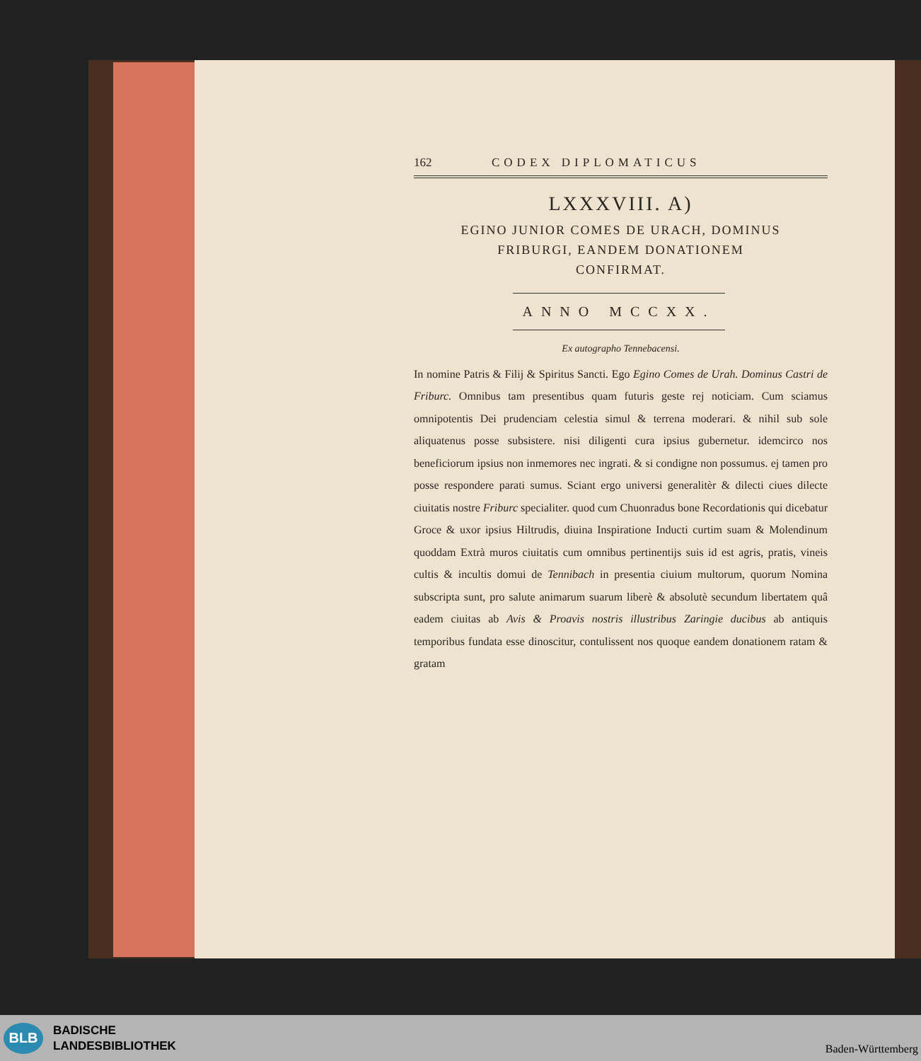162 CODEX DIPLOMATICUS
LXXXVIII. A)
EGINO JUNIOR COMES DE URACH, DOMINUS
FRIBURGI, EANDEM DONATIONEM
CONFIRMAT.
ANNO MCCXX.
Ex autographo Tennebacensi.
In nomine Patris & Filij & Spiritus Sancti. Ego Egino Comes de Urah. Dominus Castri de Friburc. Omnibus tam presentibus quam futuris geste rej noticiam. Cum sciamus omnipotentis Dei prudenciam celestia simul & terrena moderari. & nihil sub sole aliquatenus posse subsistere. nisi diligenti cura ipsius gubernetur. idemcirco nos beneficiorum ipsius non inmemores nec ingrati. & si condigne non possumus. ej tamen pro posse respondere parati sumus. Sciant ergo universi generalitèr & dilecti ciues dilecte ciuitatis nostre Friburc specialiter. quod cum Chuonradus bone Recordationis qui dicebatur Groce & uxor ipsius Hiltrudis, diuina Inspiratione Inducti curtim suam & Molendinum quoddam Extrà muros ciuitatis cum omnibus pertinentijs suis id est agris, pratis, vineis cultis & incultis domui de Tennibach in presentia ciuium multorum, quorum Nomina subscripta sunt, pro salute animarum suarum liberè & absolutè secundum libertatem quâ eadem ciuitas ab Avis & Proavis nostris illustribus Zaringie ducibus ab antiquis temporibus fundata esse dinoscitur, contulissent nos quoque eandem donationem ratam & gratam
BLB
BADISCHE
LANDESBIBLIOTHEK
Baden-Württemberg